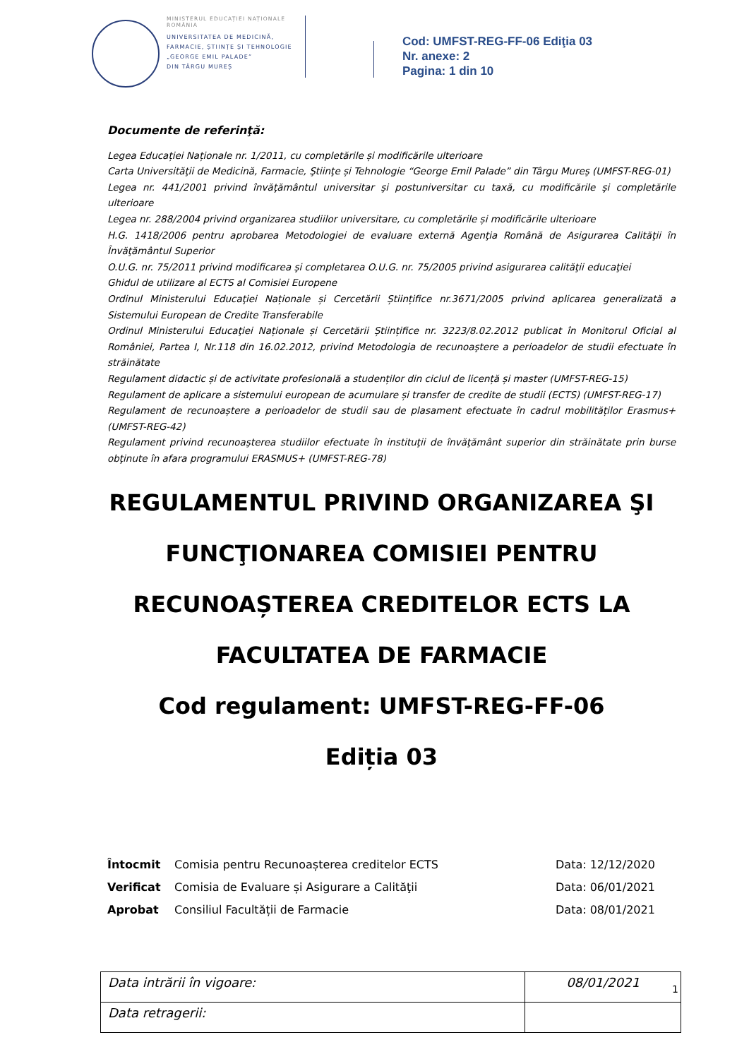MINISTERUL EDUCAȚIEI NAȚIONALE
ROMÂNIA
UNIVERSITATEA DE MEDICINĂ,
FARMACIE, ȘTIINȚE ȘI TEHNOLOGIE
„GEORGE EMIL PALADE”
DIN TÂRGU MUREȘ
Cod: UMFST-REG-FF-06 Ediţia 03
Nr. anexe: 2
Pagina: 1 din 10
Documente de referinţă:
Legea Educației Naționale nr. 1/2011, cu completările și modificările ulterioare
Carta Universităţii de Medicină, Farmacie, Ştiinţe și Tehnologie “George Emil Palade” din Târgu Mureş (UMFST-REG-01)
Legea nr. 441/2001 privind învăţământul universitar şi postuniversitar cu taxă, cu modificările şi completările ulterioare
Legea nr. 288/2004 privind organizarea studiilor universitare, cu completările și modificările ulterioare
H.G. 1418/2006 pentru aprobarea Metodologiei de evaluare externă Agenţia Română de Asigurarea Calităţii în Învăţământul Superior
O.U.G. nr. 75/2011 privind modificarea şi completarea O.U.G. nr. 75/2005 privind asigurarea calităţii educaţiei
Ghidul de utilizare al ECTS al Comisiei Europene
Ordinul Ministerului Educaţiei Naționale și Cercetării Științifice nr.3671/2005 privind aplicarea generalizată a Sistemului European de Credite Transferabile
Ordinul Ministerului Educaţiei Naționale și Cercetării Științifice nr. 3223/8.02.2012 publicat în Monitorul Oficial al României, Partea I, Nr.118 din 16.02.2012, privind Metodologia de recunoaştere a perioadelor de studii efectuate în străinătate
Regulament didactic și de activitate profesională a studenților din ciclul de licență și master (UMFST-REG-15)
Regulament de aplicare a sistemului european de acumulare și transfer de credite de studii (ECTS) (UMFST-REG-17)
Regulament de recunoaștere a perioadelor de studii sau de plasament efectuate în cadrul mobilităților Erasmus+ (UMFST-REG-42)
Regulament privind recunoaşterea studiilor efectuate în instituţii de învăţământ superior din străinătate prin burse obţinute în afara programului ERASMUS+ (UMFST-REG-78)
REGULAMENTUL PRIVIND ORGANIZAREA ŞI
FUNCŢIONAREA COMISIEI PENTRU
RECUNOAȘTEREA CREDITELOR ECTS LA
FACULTATEA DE FARMACIE
Cod regulament: UMFST-REG-FF-06
Ediția 03
| Întocmit | Comisia pentru Recunoașterea creditelor ECTS | Data: 12/12/2020 |
| Verificat | Comisia de Evaluare și Asigurare a Calităţii | Data: 06/01/2021 |
| Aprobat | Consiliul Facultății de Farmacie | Data: 08/01/2021 |
| Data intrării în vigoare: | 08/01/2021 |
| Data retragerii: | |
1